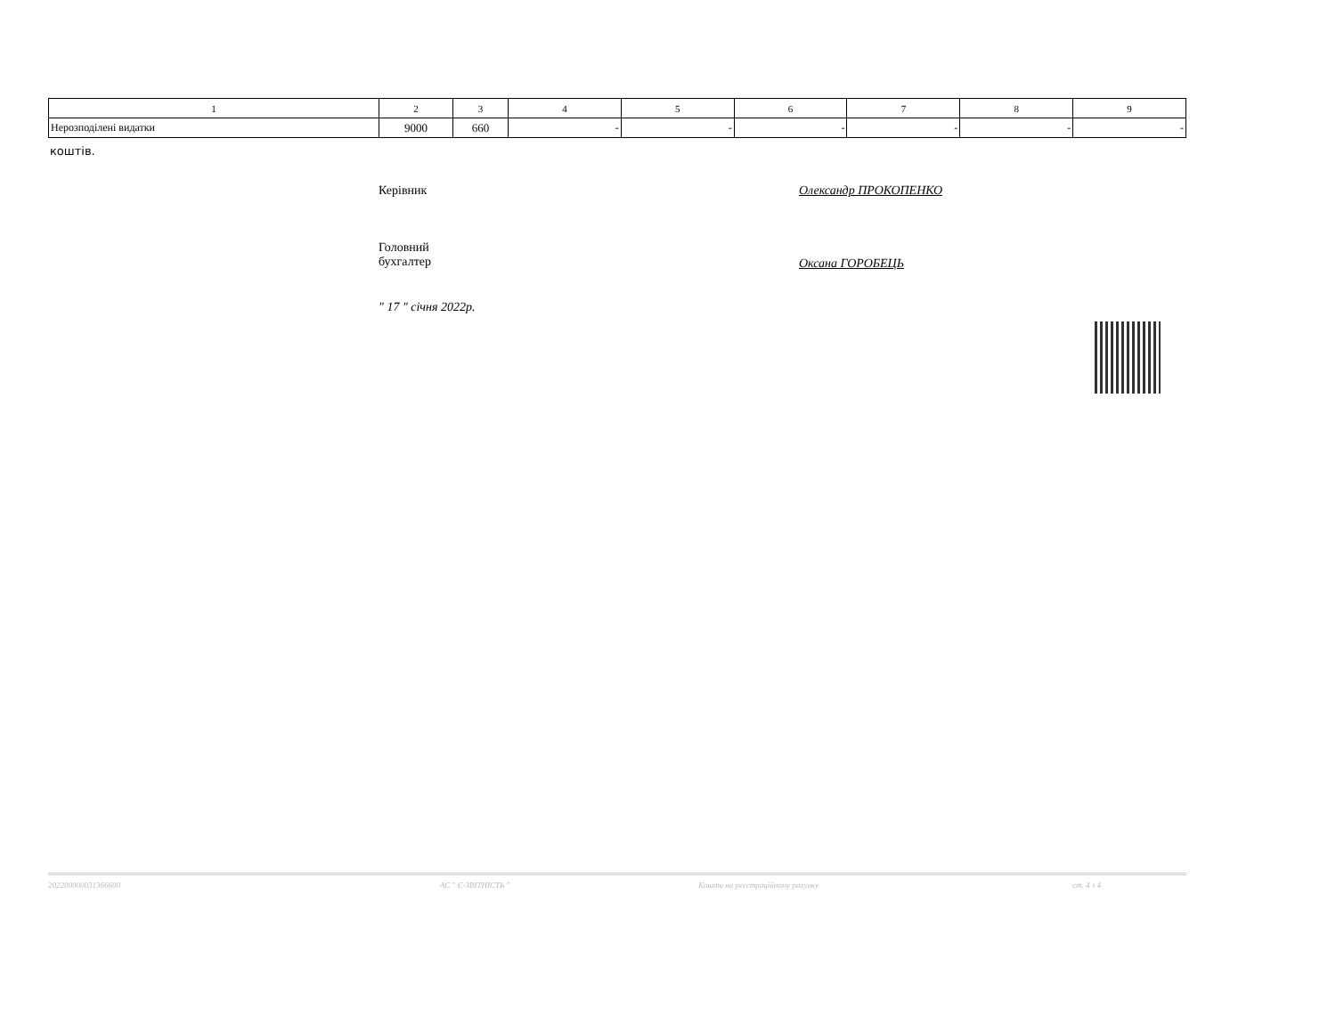| 1 | 2 | 3 | 4 | 5 | 6 | 7 | 8 | 9 |
| --- | --- | --- | --- | --- | --- | --- | --- | --- |
| Нерозподілені видатки | 9000 | 660 | - | - | - | - | - | - |
коштів.
Керівник Олександр ПРОКОПЕНКО
Головний
бухгалтер
Оксана ГОРОБЕЦЬ
" 17 " січня 2022р.
202200000031366600 АС " Є-ЗВІТНІСТЬ " Кошти на реєстраційному рахунку ст. 4 з 4